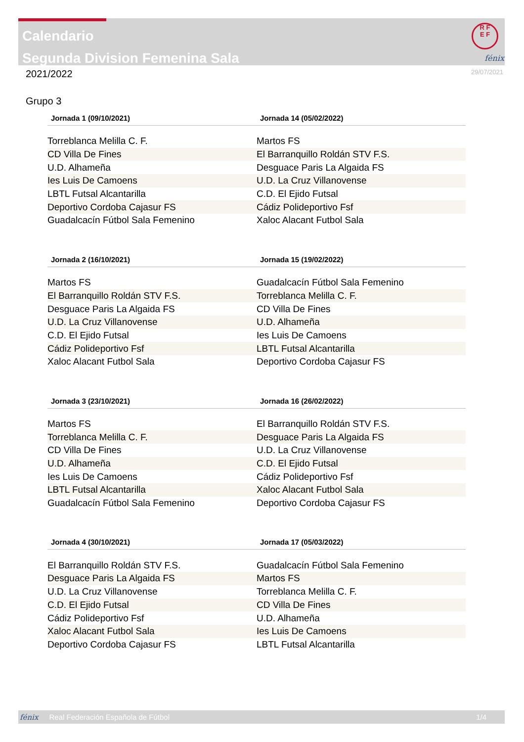Calendario
Segunda Division Femenina Sala
R F
E F
fénix
2021/2022
29/07/2021
Grupo 3
| Jornada 1 (09/10/2021) | Jornada 14 (05/02/2022) |
| --- | --- |
| Torreblanca Melilla C. F. | Martos FS |
| CD Villa De Fines | El Barranquillo Roldán STV F.S. |
| U.D. Alhameña | Desguace Paris La Algaida FS |
| Ies Luis De Camoens | U.D. La Cruz Villanovense |
| LBTL Futsal Alcantarilla | C.D. El Ejido Futsal |
| Deportivo Cordoba Cajasur FS | Cádiz Polideportivo Fsf |
| Guadalcacín Fútbol Sala Femenino | Xaloc Alacant Futbol Sala |
| Jornada 2 (16/10/2021) | Jornada 15 (19/02/2022) |
| --- | --- |
| Martos FS | Guadalcacín Fútbol Sala Femenino |
| El Barranquillo Roldán STV F.S. | Torreblanca Melilla C. F. |
| Desguace Paris La Algaida FS | CD Villa De Fines |
| U.D. La Cruz Villanovense | U.D. Alhameña |
| C.D. El Ejido Futsal | Ies Luis De Camoens |
| Cádiz Polideportivo Fsf | LBTL Futsal Alcantarilla |
| Xaloc Alacant Futbol Sala | Deportivo Cordoba Cajasur FS |
| Jornada 3 (23/10/2021) | Jornada 16 (26/02/2022) |
| --- | --- |
| Martos FS | El Barranquillo Roldán STV F.S. |
| Torreblanca Melilla C. F. | Desguace Paris La Algaida FS |
| CD Villa De Fines | U.D. La Cruz Villanovense |
| U.D. Alhameña | C.D. El Ejido Futsal |
| Ies Luis De Camoens | Cádiz Polideportivo Fsf |
| LBTL Futsal Alcantarilla | Xaloc Alacant Futbol Sala |
| Guadalcacín Fútbol Sala Femenino | Deportivo Cordoba Cajasur FS |
| Jornada 4 (30/10/2021) | Jornada 17 (05/03/2022) |
| --- | --- |
| El Barranquillo Roldán STV F.S. | Guadalcacín Fútbol Sala Femenino |
| Desguace Paris La Algaida FS | Martos FS |
| U.D. La Cruz Villanovense | Torreblanca Melilla C. F. |
| C.D. El Ejido Futsal | CD Villa De Fines |
| Cádiz Polideportivo Fsf | U.D. Alhameña |
| Xaloc Alacant Futbol Sala | Ies Luis De Camoens |
| Deportivo Cordoba Cajasur FS | LBTL Futsal Alcantarilla |
fénix Real Federación Española de Fútbol 1/4